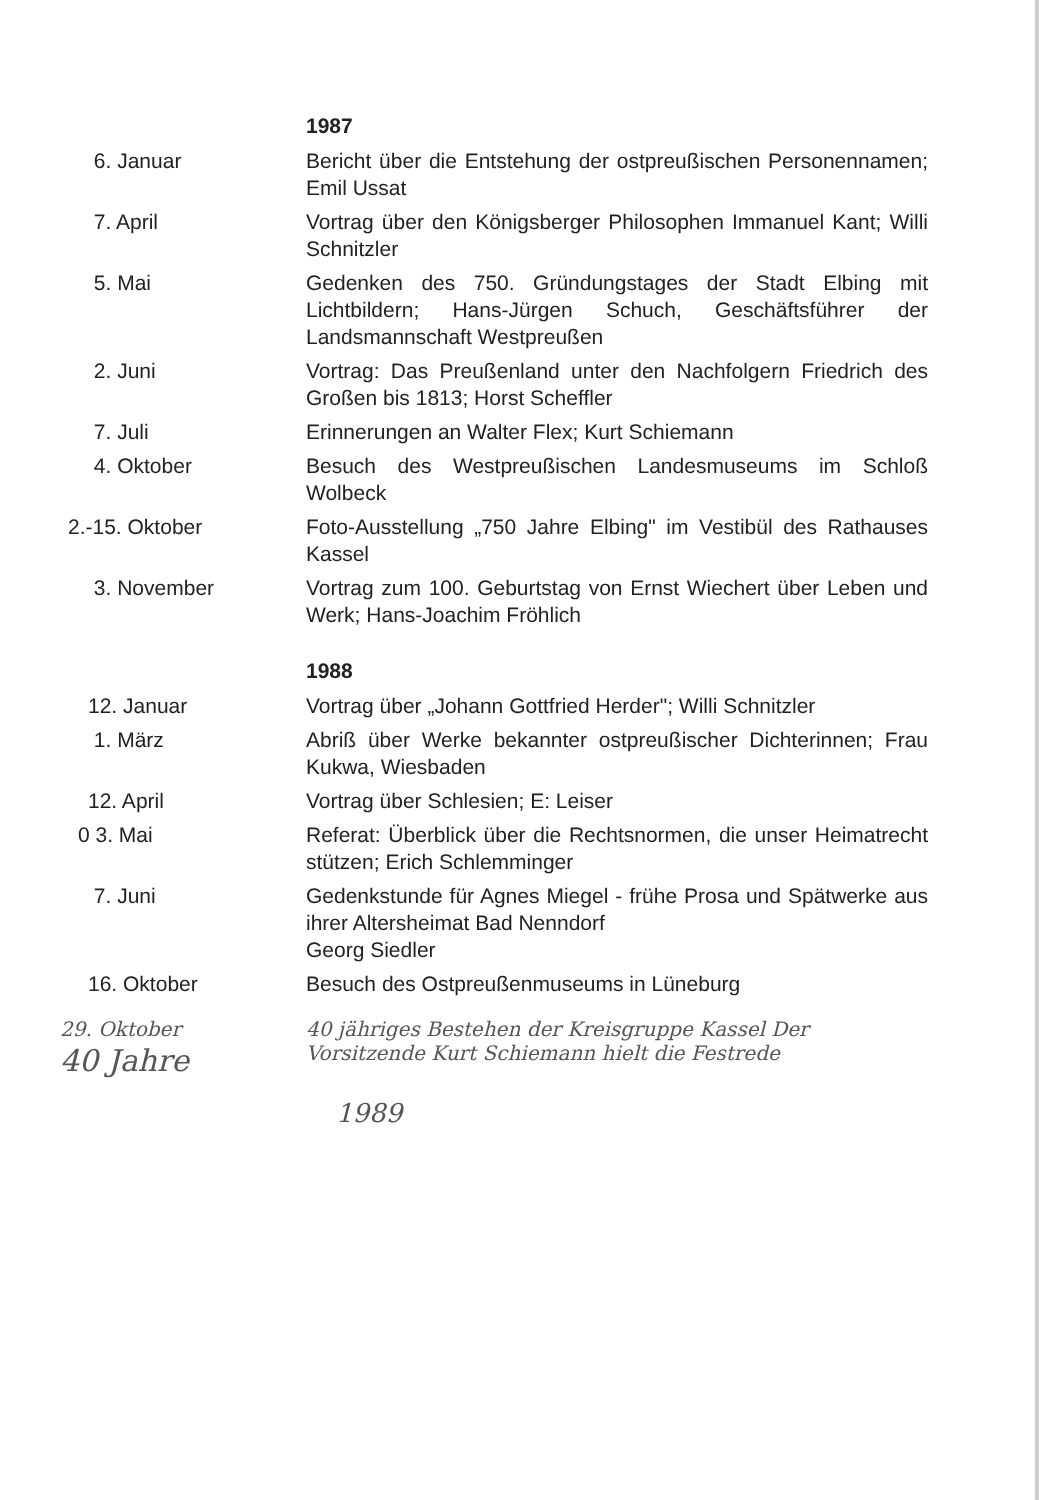1987
6. Januar Bericht über die Entstehung der ostpreußischen Personennamen; Emil Ussat
7. April Vortrag über den Königsberger Philosophen Immanuel Kant; Willi Schnitzler
5. Mai Gedenken des 750. Gründungstages der Stadt Elbing mit Lichtbildern; Hans-Jürgen Schuch, Geschäftsführer der Landsmannschaft Westpreußen
2. Juni Vortrag: Das Preußenland unter den Nachfolgern Friedrich des Großen bis 1813; Horst Scheffler
7. Juli Erinnerungen an Walter Flex; Kurt Schiemann
4. Oktober Besuch des Westpreußischen Landesmuseums im Schloß Wolbeck
2.-15. Oktober Foto-Ausstellung „750 Jahre Elbing" im Vestibül des Rathauses Kassel
3. November Vortrag zum 100. Geburtstag von Ernst Wiechert über Leben und Werk; Hans-Joachim Fröhlich
1988
12. Januar Vortrag über „Johann Gottfried Herder"; Willi Schnitzler
1. März Abriß über Werke bekannter ostpreußischer Dichterinnen; Frau Kukwa, Wiesbaden
12. April Vortrag über Schlesien; E: Leiser
0 3. Mai Referat: Überblick über die Rechtsnormen, die unser Heimatrecht stützen; Erich Schlemminger
7. Juni Gedenkstunde für Agnes Miegel - frühe Prosa und Spätwerke aus ihrer Altersheimat Bad Nenndorf
Georg Siedler
16. Oktober Besuch des Ostpreußenmuseums in Lüneburg
29. Oktober
40 Jahre
40 jähriges Bestehen der Kreisgruppe Kassel Der Vorsitzende Kurt Schiemann hielt die Festrede
1989